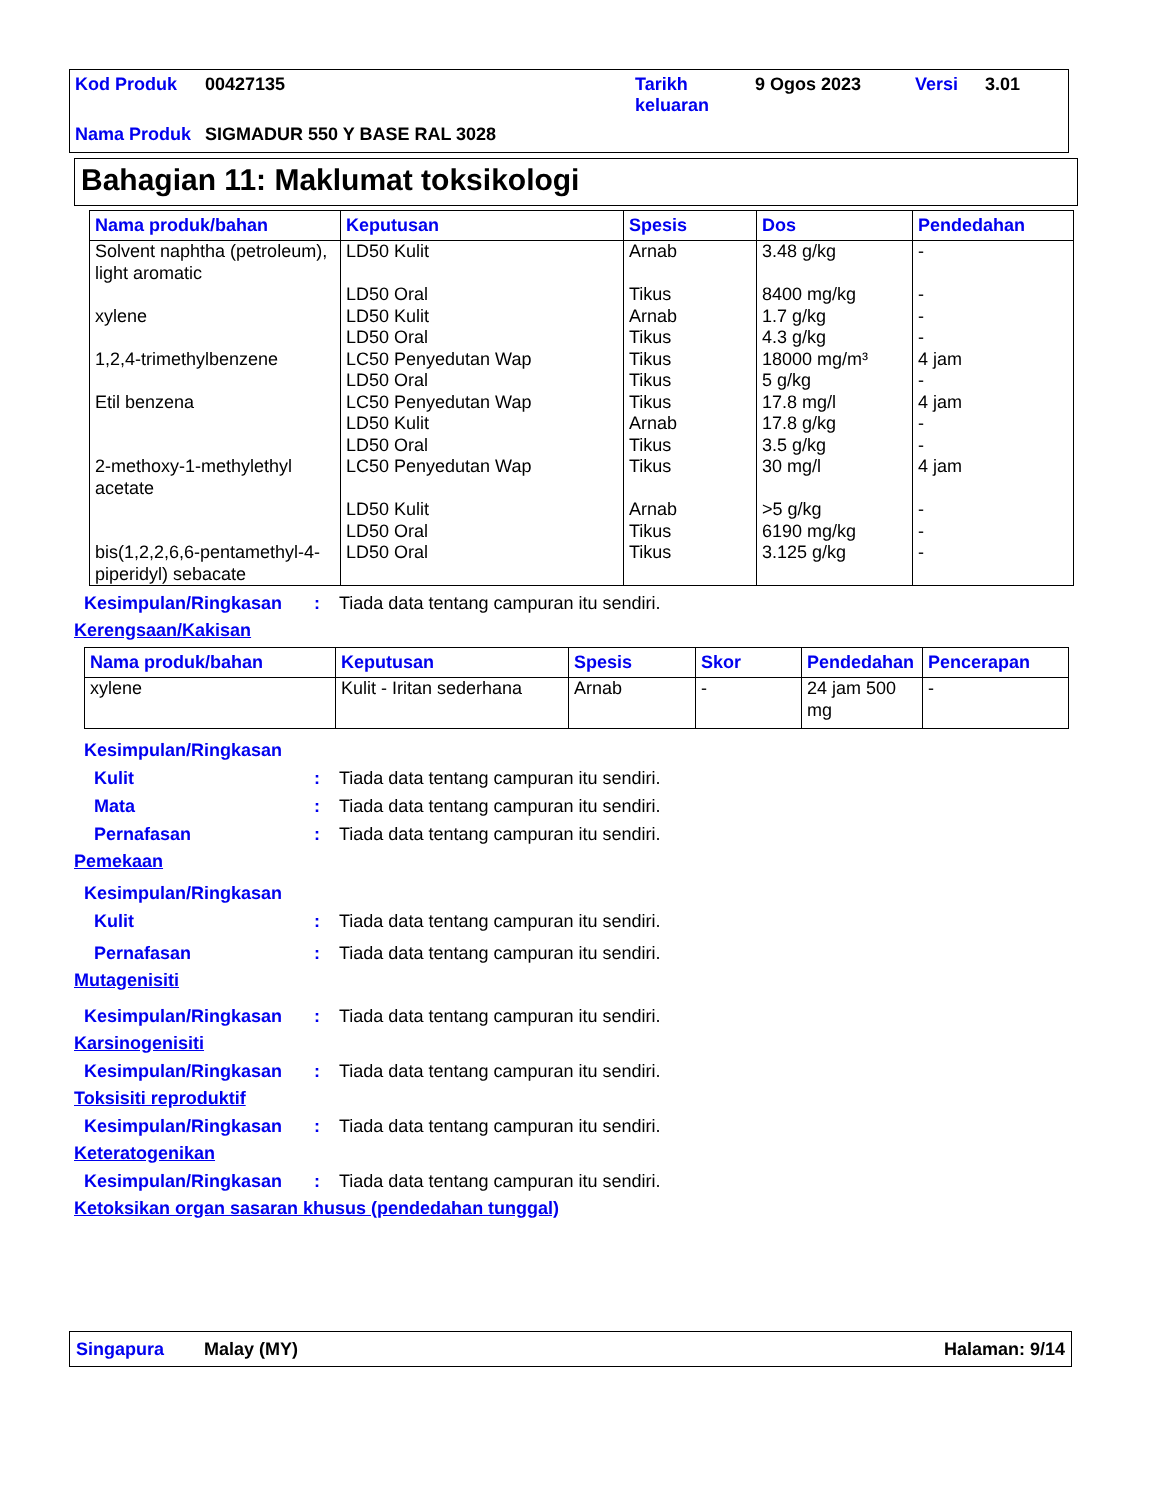| Kod Produk | 00427135 | Tarikh keluaran | 9 Ogos 2023 | Versi | 3.01 |
| Nama Produk | SIGMADUR 550 Y BASE RAL 3028 | | | | |
Bahagian 11: Maklumat toksikologi
| Nama produk/bahan | Keputusan | Spesis | Dos | Pendedahan |
| --- | --- | --- | --- | --- |
| Solvent naphtha (petroleum), light aromatic | LD50 Kulit | Arnab | 3.48 g/kg | - |
| | LD50 Oral | Tikus | 8400 mg/kg | - |
| xylene | LD50 Kulit | Arnab | 1.7 g/kg | - |
| | LD50 Oral | Tikus | 4.3 g/kg | - |
| 1,2,4-trimethylbenzene | LC50 Penyedutan Wap | Tikus | 18000 mg/m³ | 4 jam |
| | LD50 Oral | Tikus | 5 g/kg | - |
| Etil benzena | LC50 Penyedutan Wap | Tikus | 17.8 mg/l | 4 jam |
| | LD50 Kulit | Arnab | 17.8 g/kg | - |
| | LD50 Oral | Tikus | 3.5 g/kg | - |
| 2-methoxy-1-methylethyl acetate | LC50 Penyedutan Wap | Tikus | 30 mg/l | 4 jam |
| | LD50 Kulit | Arnab | >5 g/kg | - |
| | LD50 Oral | Tikus | 6190 mg/kg | - |
| bis(1,2,2,6,6-pentamethyl-4-piperidyl) sebacate | LD50 Oral | Tikus | 3.125 g/kg | - |
Kesimpulan/Ringkasan: Tiada data tentang campuran itu sendiri.
Kerengsaan/Kakisan
| Nama produk/bahan | Keputusan | Spesis | Skor | Pendedahan | Pencerapan |
| --- | --- | --- | --- | --- | --- |
| xylene | Kulit - Iritan sederhana | Arnab | - | 24 jam 500 mg | - |
Kesimpulan/Ringkasan
Kulit: Tiada data tentang campuran itu sendiri.
Mata: Tiada data tentang campuran itu sendiri.
Pernafasan: Tiada data tentang campuran itu sendiri.
Pemekaan
Kesimpulan/Ringkasan
Kulit: Tiada data tentang campuran itu sendiri.
Pernafasan: Tiada data tentang campuran itu sendiri.
Mutagenisiti
Kesimpulan/Ringkasan: Tiada data tentang campuran itu sendiri.
Karsinogenisiti
Kesimpulan/Ringkasan: Tiada data tentang campuran itu sendiri.
Toksisiti reproduktif
Kesimpulan/Ringkasan: Tiada data tentang campuran itu sendiri.
Keteratogenikan
Kesimpulan/Ringkasan: Tiada data tentang campuran itu sendiri.
Ketoksikan organ sasaran khusus (pendedahan tunggal)
Singapura Malay (MY) Halaman: 9/14